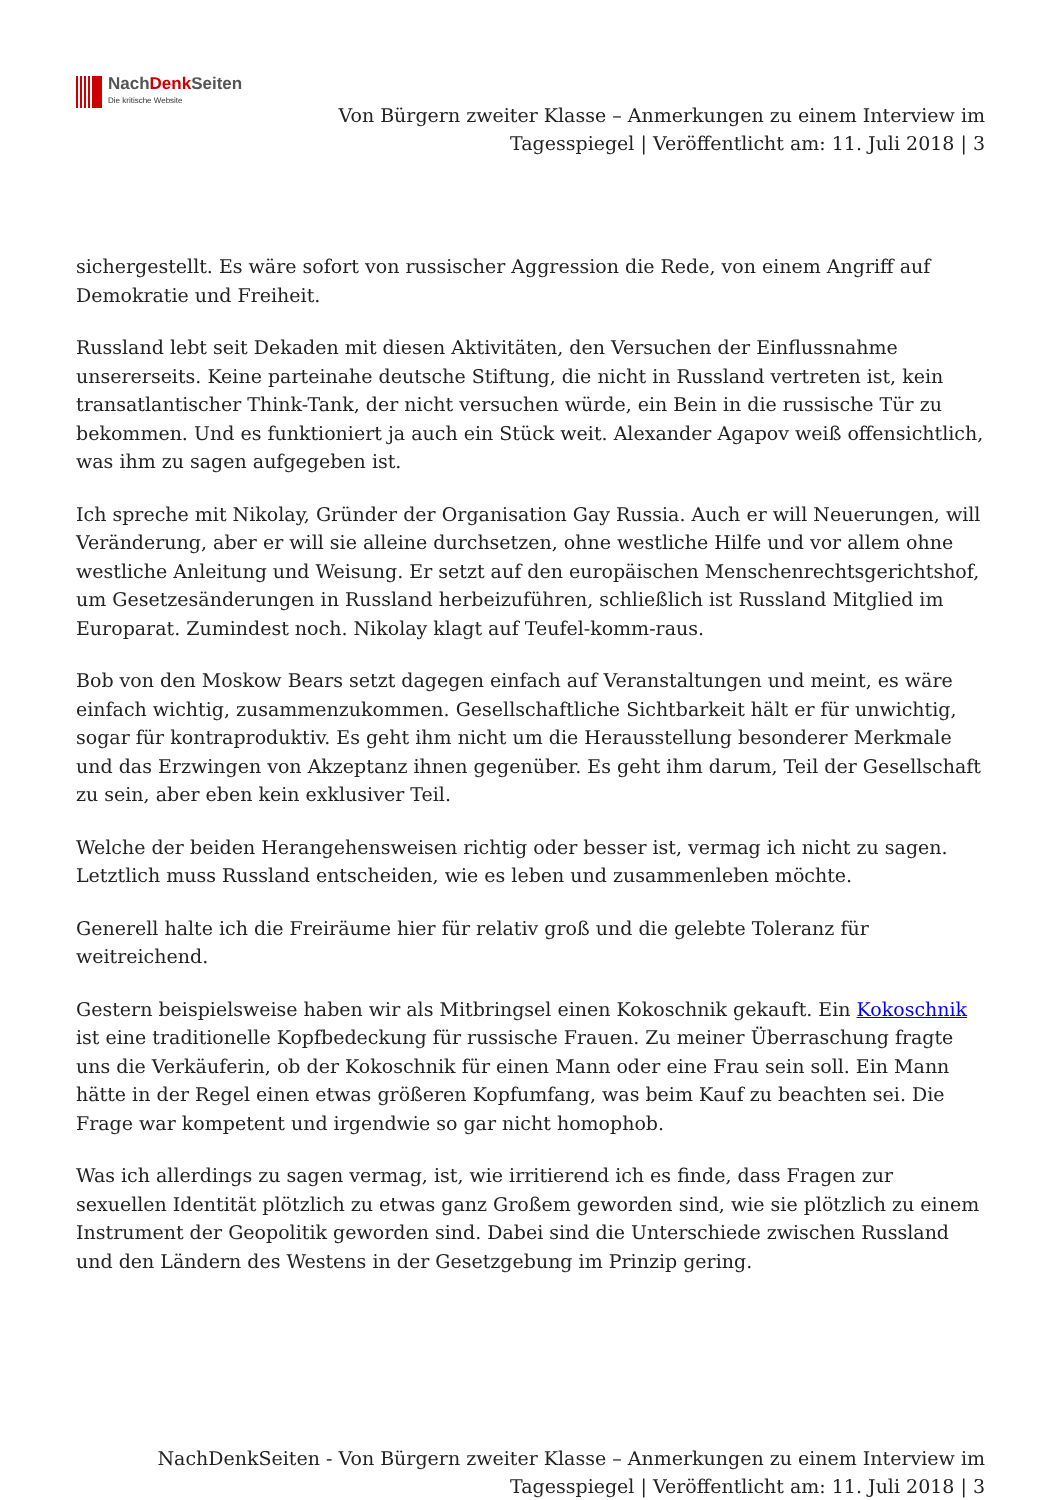NachDenk Seiten
Die kritische Website
Von Bürgern zweiter Klasse – Anmerkungen zu einem Interview im
Tagesspiegel | Veröffentlicht am: 11. Juli 2018 | 3
sichergestellt. Es wäre sofort von russischer Aggression die Rede, von einem Angriff auf Demokratie und Freiheit.
Russland lebt seit Dekaden mit diesen Aktivitäten, den Versuchen der Einflussnahme unsererseits. Keine parteinahe deutsche Stiftung, die nicht in Russland vertreten ist, kein transatlantischer Think-Tank, der nicht versuchen würde, ein Bein in die russische Tür zu bekommen. Und es funktioniert ja auch ein Stück weit. Alexander Agapov weiß offensichtlich, was ihm zu sagen aufgegeben ist.
Ich spreche mit Nikolay, Gründer der Organisation Gay Russia. Auch er will Neuerungen, will Veränderung, aber er will sie alleine durchsetzen, ohne westliche Hilfe und vor allem ohne westliche Anleitung und Weisung. Er setzt auf den europäischen Menschenrechtsgerichtshof, um Gesetzesänderungen in Russland herbeizuführen, schließlich ist Russland Mitglied im Europarat. Zumindest noch. Nikolay klagt auf Teufel-komm-raus.
Bob von den Moskow Bears setzt dagegen einfach auf Veranstaltungen und meint, es wäre einfach wichtig, zusammenzukommen. Gesellschaftliche Sichtbarkeit hält er für unwichtig, sogar für kontraproduktiv. Es geht ihm nicht um die Herausstellung besonderer Merkmale und das Erzwingen von Akzeptanz ihnen gegenüber. Es geht ihm darum, Teil der Gesellschaft zu sein, aber eben kein exklusiver Teil.
Welche der beiden Herangehensweisen richtig oder besser ist, vermag ich nicht zu sagen. Letztlich muss Russland entscheiden, wie es leben und zusammenleben möchte.
Generell halte ich die Freiräume hier für relativ groß und die gelebte Toleranz für weitreichend.
Gestern beispielsweise haben wir als Mitbringsel einen Kokoschnik gekauft. Ein Kokoschnik ist eine traditionelle Kopfbedeckung für russische Frauen. Zu meiner Überraschung fragte uns die Verkäuferin, ob der Kokoschnik für einen Mann oder eine Frau sein soll. Ein Mann hätte in der Regel einen etwas größeren Kopfumfang, was beim Kauf zu beachten sei. Die Frage war kompetent und irgendwie so gar nicht homophob.
Was ich allerdings zu sagen vermag, ist, wie irritierend ich es finde, dass Fragen zur sexuellen Identität plötzlich zu etwas ganz Großem geworden sind, wie sie plötzlich zu einem Instrument der Geopolitik geworden sind. Dabei sind die Unterschiede zwischen Russland und den Ländern des Westens in der Gesetzgebung im Prinzip gering.
NachDenkSeiten - Von Bürgern zweiter Klasse – Anmerkungen zu einem Interview im
Tagesspiegel | Veröffentlicht am: 11. Juli 2018 | 3